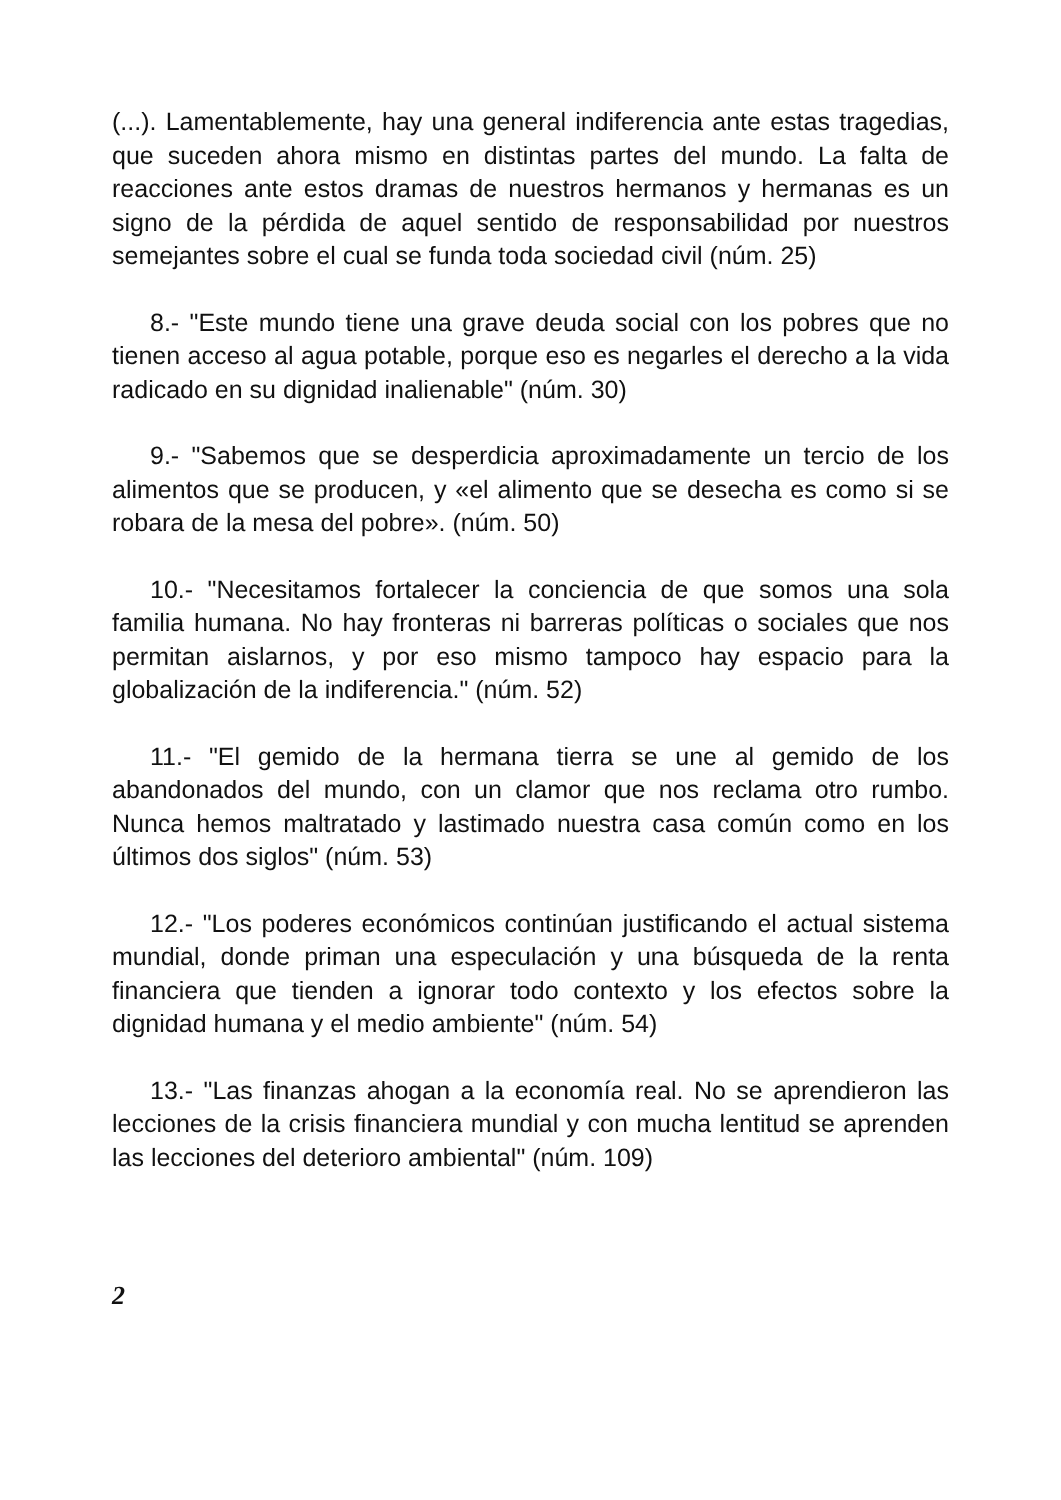(...). Lamentablemente, hay una general indiferencia ante estas tragedias, que suceden ahora mismo en distintas partes del mundo. La falta de reacciones ante estos dramas de nuestros hermanos y hermanas es un signo de la pérdida de aquel sentido de responsabilidad por nuestros semejantes sobre el cual se funda toda sociedad civil (núm. 25)
8.- "Este mundo tiene una grave deuda social con los pobres que no tienen acceso al agua potable, porque eso es negarles el derecho a la vida radicado en su dignidad inalienable" (núm. 30)
9.- "Sabemos que se desperdicia aproximadamente un tercio de los alimentos que se producen, y «el alimento que se desecha es como si se robara de la mesa del pobre». (núm. 50)
10.- "Necesitamos fortalecer la conciencia de que somos una sola familia humana. No hay fronteras ni barreras políticas o sociales que nos permitan aislarnos, y por eso mismo tampoco hay espacio para la globalización de la indiferencia." (núm. 52)
11.- "El gemido de la hermana tierra se une al gemido de los abandonados del mundo, con un clamor que nos reclama otro rumbo. Nunca hemos maltratado y lastimado nuestra casa común como en los últimos dos siglos" (núm. 53)
12.- "Los poderes económicos continúan justificando el actual sistema mundial, donde priman una especulación y una búsqueda de la renta financiera que tienden a ignorar todo contexto y los efectos sobre la dignidad humana y el medio ambiente" (núm. 54)
13.- "Las finanzas ahogan a la economía real. No se aprendieron las lecciones de la crisis financiera mundial y con mucha lentitud se aprenden las lecciones del deterioro ambiental" (núm. 109)
2